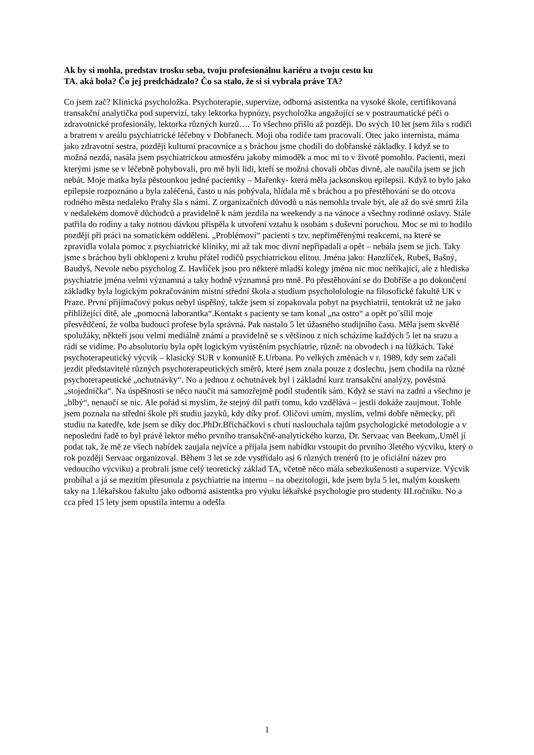Ak by si mohla, predstav trosku seba, tvoju profesionálnu kariéru a tvoju cestu ku TA. aká bola? Čo jej predchádzalo? Čo sa stalo, že si si vybrala práve TA?
Co jsem zač? Klinická psycholožka. Psychoterapie, supervize, odborná asistentka na vysoké škole, certifikovaná transakční analytička pod supervizí, taky lektorka hypnózy, psycholožka angažující se v postraumatické péči o zdravotnické profesionály, lektorka různých kurzů…. To všechno přišlo až později. Do svých 10 let jsem žila s rodiči a bratrem v areálu psychiatrické léčebny v Dobřanech. Moji oba rodiče tam pracovali. Otec jako internista, máma jako zdravotní sestra, později kulturní pracovnice a s bráchou jsme chodili do dobřanské základky. I když se to možná nezdá, nasála jsem psychiatrickou atmosféru jakoby mimoděk a moc mi to v životě pomohlo. Pacienti, mezi kterými jsme se v léčebně pohybovali, pro mě byli lidi, kteří se možná chovali občas divně, ale naučila jsem se jich nebát. Moje matka byla pěstounkou jedné pacientky – Mařenky- která měla jacksonskou epilepsii. Když to bylo jako epilepsie rozpoznáno a byla zaléčená, často u nás pobývala, hlídala mě s bráchou a po přestěhování se do otcova rodného města nedaleko Prahy šla s námi. Z organizačních důvodů u nás nemohla trvale být, ale až do své smrti žila v nedalekém domově důchodců a pravidelně k nám jezdila na weekendy a na vánoce a všechny rodinné oslavy. Stále patřila do rodiny a taky notnou dávkou přispěla k utvoření vztahu k osobám s duševní poruchou. Moc se mi to hodilo později při práci na somatickém oddělení. „Problémoví“ pacienti s tzv. nepřiměřenými reakcemi, na které se zpravidla volala pomoc z psychiatrické kliniky, mi až tak moc divní nepřipadali a opět – nebála jsem se jich. Taky jsme s bráchou byli obklopeni z kruhu přátel rodičů psychiatrickou elitou. Jména jako: Hanzlíček, Rubeš, Bašný, Baudyš, Nevole nebo psycholog Z. Havlíček jsou pro některé mladší kolegy jména nic moc neříkající, ale z hlediska psychiatrie jména velmi významná a taky hodně významná pro mně. Po přestěhování se do Dobříše a po dokončení základky byla logickým pokračováním místní střední škola a studium psychololologie na filosofické fakultě UK v Praze. První přijímačový pokus nebyl úspěšný, takže jsem si zopakovala pobyt na psychiatrii, tentokrát už ne jako přihlížející dítě, ale „pomocná laborantka“.Kontakt s pacienty se tam konal „na ostro“ a opět po¨sílil moje přesvědčení, že volba budoucí profese byla správná. Pak nastalo 5 let úžasného studijního času. Měla jsem skvělé spolužáky, někteří jsou velmi mediálně známí a pravidelně se s většinou z nich scházíme každých 5 let na srazu a rádi se vidíme. Po absolutoriu byla opět logickým vyústěním psychiatrie, různě: na obvodech i na lůžkách. Také psychoterapeutický výcvik – klasický SUR v komunitě E.Urbana. Po velkých změnách v r. 1989, kdy sem začali jezdit představitelé různých psychoterapeutických směrů, které jsem znala pouze z doslechu, jsem chodila na různé psychoterapeutické „ochutnávky“. No a jednou z ochutnávek byl i základní kurz transakční analýzy, pověstná „stojednička“. Na úspěšnosti se něco naučit má samozřejmě podíl studentík sám. Když se staví na zadní a všechno je „blbý“, nenaučí se nic. Ale pořád si myslím, že stejný díl patří tomu, kdo vzdělává – jestli dokáže zaujmout. Tohle jsem poznala na střední škole při studiu jazyků, kdy díky prof. Oličovi umím, myslím, velmi dobře německy, při studiu na katedře, kde jsem se díky doc.PhDr.Břicháčkovi s chutí naslouchala tajům psychologické metodologie a v neposlední řadě to byl právě lektor mého prvního transakčně-analytického kurzu, Dr. Servaac van Beekum,.Uměl jí podat tak, že mě ze všech nabídek zaujala nejvíce a přijala jsem nabídku vstoupit do prvního 3letého výcviku, který o rok později Servaac organizoval. Během 3 let se zde vystřídalo asi 6 různých trenérů (to je oficiální název pro vedoucího výcviku) a probrali jsme celý teoretický základ TA, včetně něco mála sebezkušenosti a supervize. Výcvik probíhal a já se mezitím přesunula z psychiatrie na internu – na obezitologii, kde jsem byla 5 let, malým kouskem taky na 1.lékařskou fakultu jako odborná asistentka pro výuku lékařské psychologie pro studenty III.ročníku. No a cca před 15 lety jsem opustila internu a odešla
1